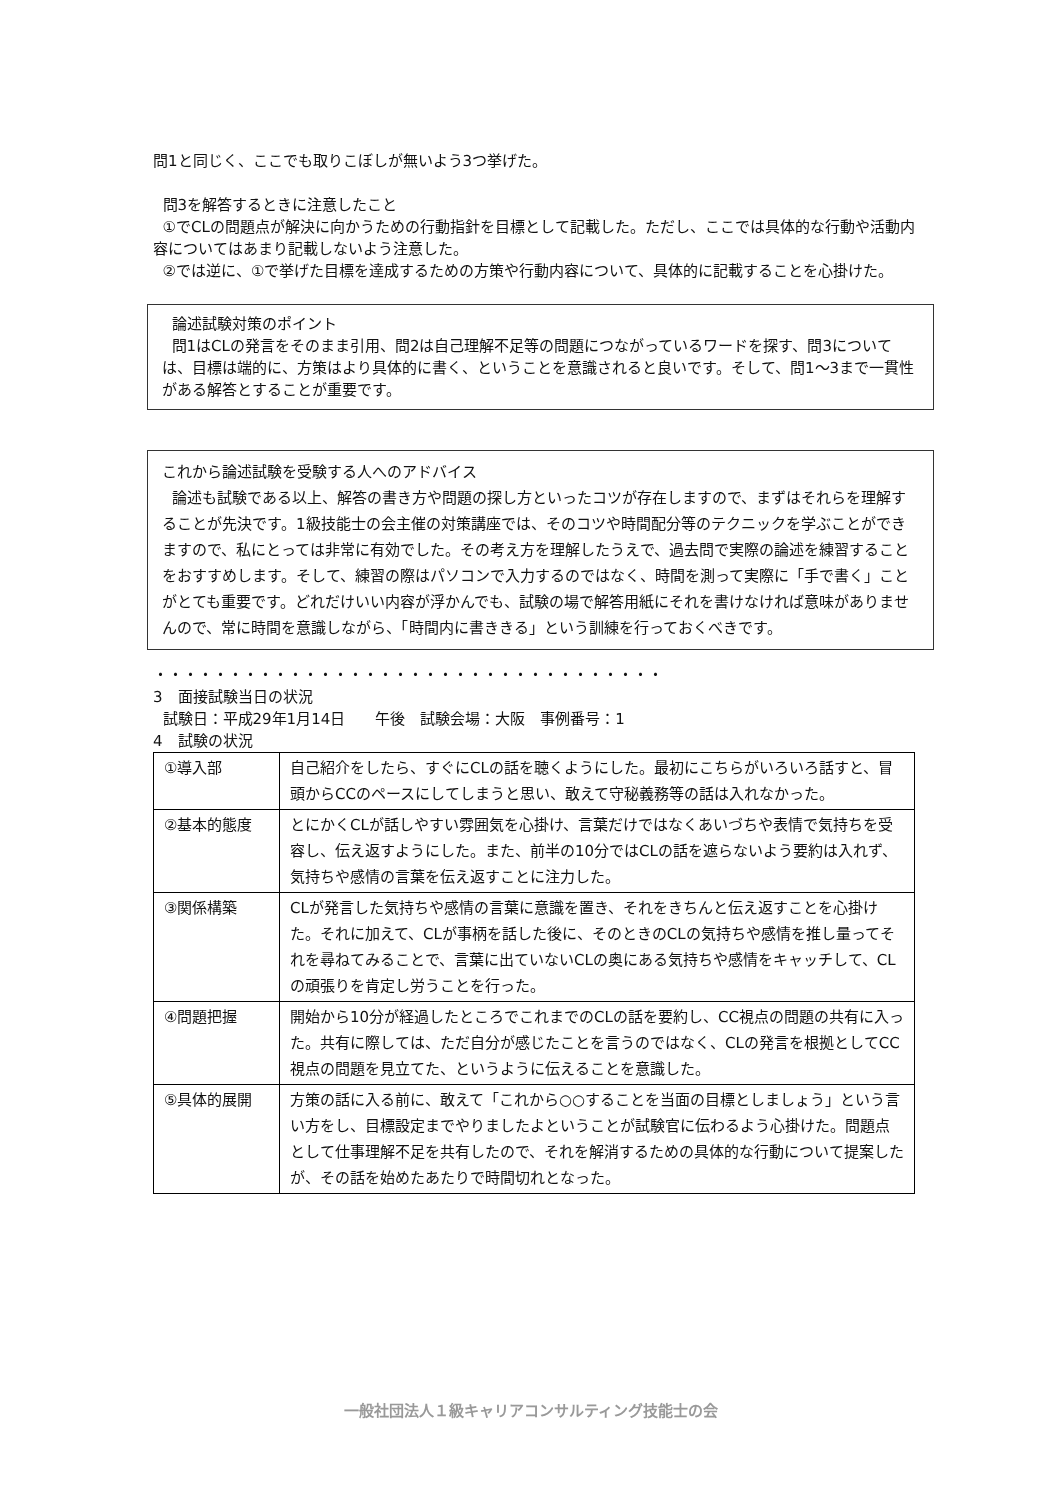問1と同じく、ここでも取りこぼしが無いよう3つ挙げた。
問3を解答するときに注意したこと
①でCLの問題点が解決に向かうための行動指針を目標として記載した。ただし、ここでは具体的な行動や活動内容についてはあまり記載しないよう注意した。
②では逆に、①で挙げた目標を達成するための方策や行動内容について、具体的に記載することを心掛けた。
論述試験対策のポイント
問1はCLの発言をそのまま引用、問2は自己理解不足等の問題につながっているワードを探す、問3については、目標は端的に、方策はより具体的に書く、ということを意識されると良いです。そして、問1～3まで一貫性がある解答とすることが重要です。
これから論述試験を受験する人へのアドバイス
論述も試験である以上、解答の書き方や問題の探し方といったコツが存在しますので、まずはそれらを理解することが先決です。1級技能士の会主催の対策講座では、そのコツや時間配分等のテクニックを学ぶことができますので、私にとっては非常に有効でした。その考え方を理解したうえで、過去問で実際の論述を練習することをおすすめします。そして、練習の際はパソコンで入力するのではなく、時間を測って実際に「手で書く」ことがとても重要です。どれだけいい内容が浮かんでも、試験の場で解答用紙にそれを書けなければ意味がありませんので、常に時間を意識しながら、「時間内に書ききる」という訓練を行っておくべきです。
・・・・・・・・・・・・・・・・・・・・・・・・・・・・・・・・・・
3　面接試験当日の状況
試験日：平成29年1月14日　　午後　試験会場：大阪　事例番号：1
4　試験の状況
| ①導入部 | 自己紹介をしたら、すぐにCLの話を聴くようにした。最初にこちらがいろいろ話すと、冒頭からCCのペースにしてしまうと思い、敢えて守秘義務等の話は入れなかった。 |
| ②基本的態度 | とにかくCLが話しやすい雰囲気を心掛け、言葉だけではなくあいづちや表情で気持ちを受容し、伝え返すようにした。また、前半の10分ではCLの話を遮らないよう要約は入れず、気持ちや感情の言葉を伝え返すことに注力した。 |
| ③関係構築 | CLが発言した気持ちや感情の言葉に意識を置き、それをきちんと伝え返すことを心掛けた。それに加えて、CLが事柄を話した後に、そのときのCLの気持ちや感情を推し量ってそれを尋ねてみることで、言葉に出ていないCLの奥にある気持ちや感情をキャッチして、CLの頑張りを肯定し労うことを行った。 |
| ④問題把握 | 開始から10分が経過したところでこれまでのCLの話を要約し、CC視点の問題の共有に入った。共有に際しては、ただ自分が感じたことを言うのではなく、CLの発言を根拠としてCC視点の問題を見立てた、というように伝えることを意識した。 |
| ⑤具体的展開 | 方策の話に入る前に、敢えて「これから○○することを当面の目標としましょう」という言い方をし、目標設定までやりましたよということが試験官に伝わるよう心掛けた。問題点として仕事理解不足を共有したので、それを解消するための具体的な行動について提案したが、その話を始めたあたりで時間切れとなった。 |
一般社団法人１級キャリアコンサルティング技能士の会